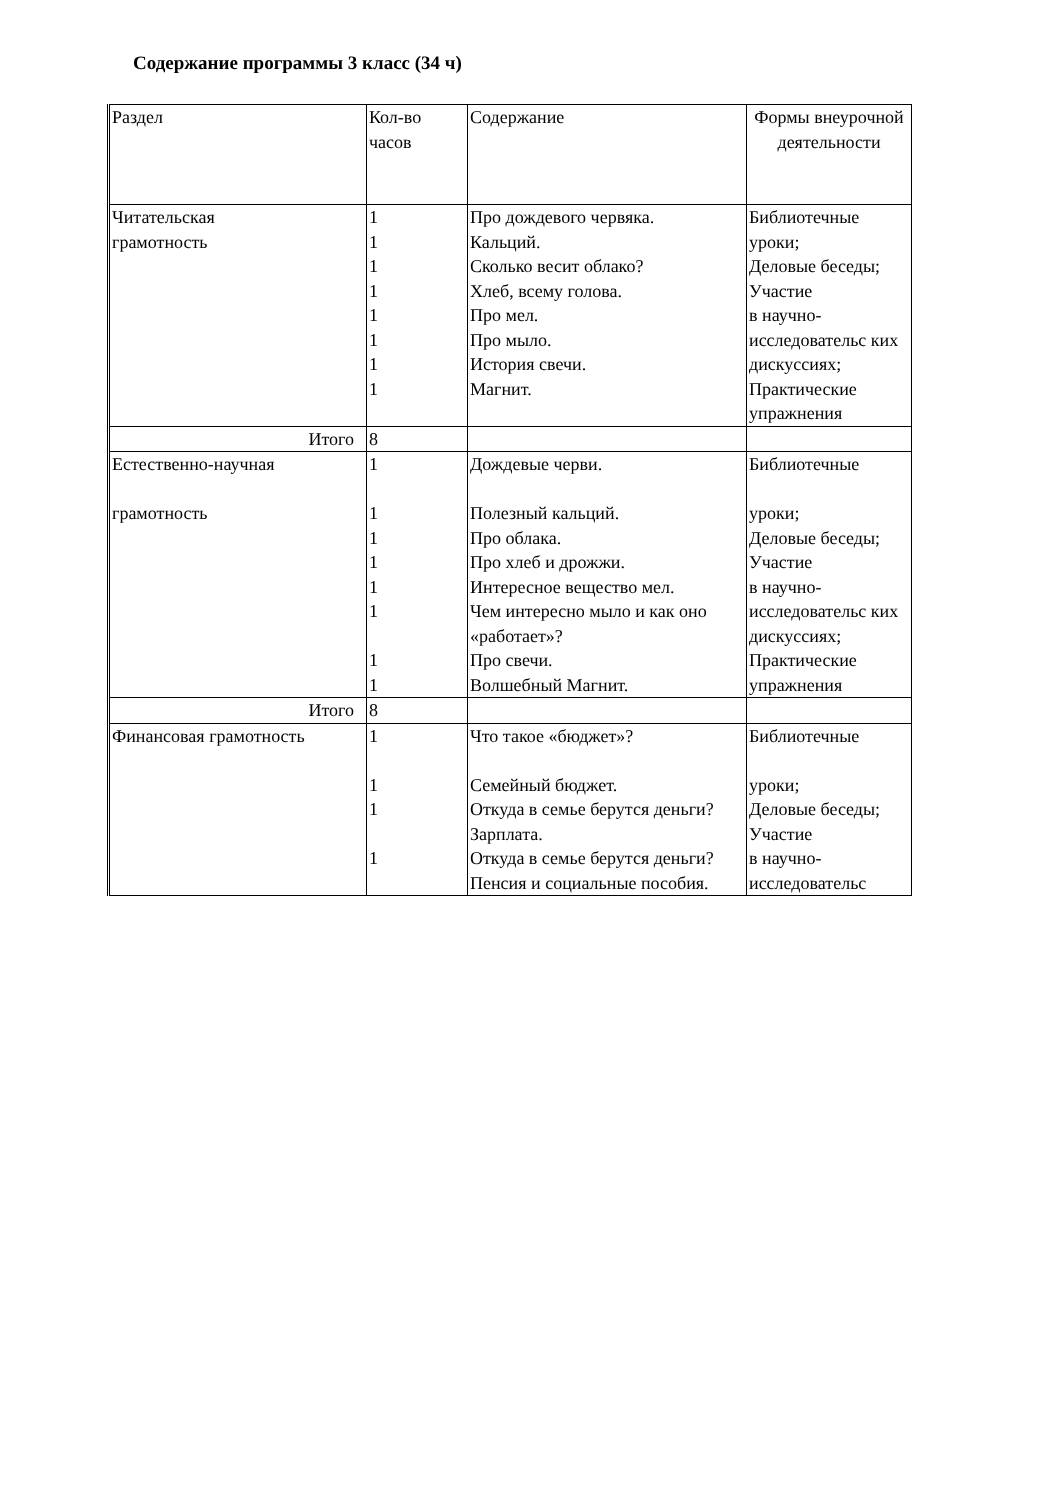Содержание программы 3 класс (34 ч)
| Раздел | Кол-во часов | Содержание | Формы внеурочной деятельности |
| Читательская грамотность | 1 1 1 1 1 1 1 1 | Про дождевого червяка. Кальций. Сколько весит облако? Хлеб, всему голова. Про мел. Про мыло. История свечи. Магнит. | Библиотечные уроки; Деловые беседы; Участие в научно-исследовательс ких дискуссиях; Практические упражнения |
| Итого | 8 | | |
| Естественно-научная грамотность | 1 1 1 1 1 1 1 1 | Дождевые черви. Полезный кальций. Про облака. Про хлеб и дрожжи. Интересное вещество мел. Чем интересно мыло и как оно «работает»? Про свечи. Волшебный Магнит. | Библиотечные уроки; Деловые беседы; Участие в научно-исследовательс ких дискуссиях; Практические упражнения |
| Итого | 8 | | |
| Финансовая грамотность | 1 1 1 1 | Что такое «бюджет»? Семейный бюджет. Откуда в семье берутся деньги? Зарплата. Откуда в семье берутся деньги? Пенсия и социальные пособия. | Библиотечные уроки; Деловые беседы; Участие в научно-исследовательс |